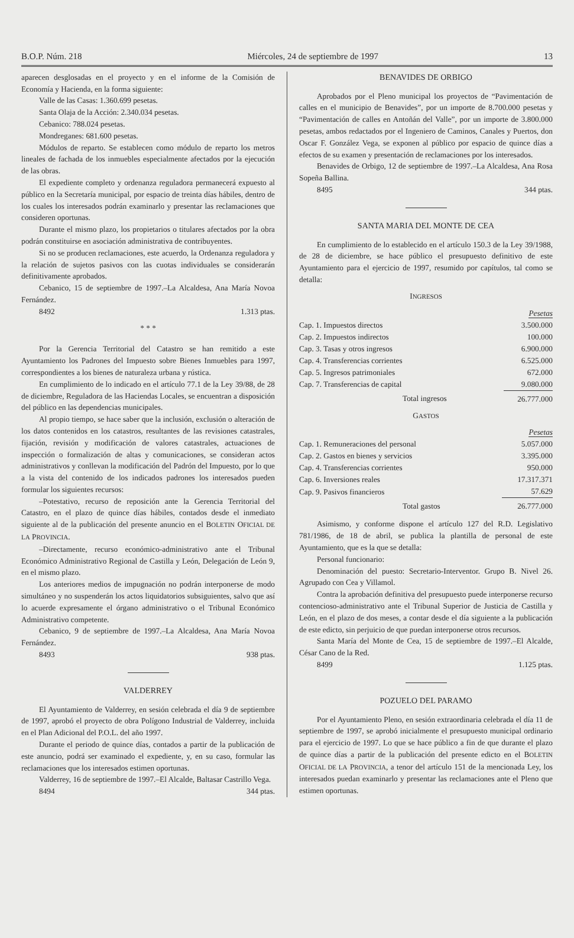B.O.P. Núm. 218 Miércoles, 24 de septiembre de 1997 13
aparecen desglosadas en el proyecto y en el informe de la Comisión de Economía y Hacienda, en la forma siguiente:
Valle de las Casas: 1.360.699 pesetas.
Santa Olaja de la Acción: 2.340.034 pesetas.
Cebanico: 788.024 pesetas.
Mondreganes: 681.600 pesetas.
Módulos de reparto. Se establecen como módulo de reparto los metros lineales de fachada de los inmuebles especialmente afectados por la ejecución de las obras.
El expediente completo y ordenanza reguladora permanecerá expuesto al público en la Secretaría municipal, por espacio de treinta días hábiles, dentro de los cuales los interesados podrán examinarlo y presentar las reclamaciones que consideren oportunas.
Durante el mismo plazo, los propietarios o titulares afectados por la obra podrán constituirse en asociación administrativa de contribuyentes.
Si no se producen reclamaciones, este acuerdo, la Ordenanza reguladora y la relación de sujetos pasivos con las cuotas individuales se considerarán definitivamente aprobados.
Cebanico, 15 de septiembre de 1997.–La Alcaldesa, Ana María Novoa Fernández.
8492 1.313 ptas.
* * *
Por la Gerencia Territorial del Catastro se han remitido a este Ayuntamiento los Padrones del Impuesto sobre Bienes Inmuebles para 1997, correspondientes a los bienes de naturaleza urbana y rústica.
En cumplimiento de lo indicado en el artículo 77.1 de la Ley 39/88, de 28 de diciembre, Reguladora de las Haciendas Locales, se encuentran a disposición del público en las dependencias municipales.
Al propio tiempo, se hace saber que la inclusión, exclusión o alteración de los datos contenidos en los catastros, resultantes de las revisiones catastrales, fijación, revisión y modificación de valores catastrales, actuaciones de inspección o formalización de altas y comunicaciones, se consideran actos administrativos y conllevan la modificación del Padrón del Impuesto, por lo que a la vista del contenido de los indicados padrones los interesados pueden formular los siguientes recursos:
–Potestativo, recurso de reposición ante la Gerencia Territorial del Catastro, en el plazo de quince días hábiles, contados desde el inmediato siguiente al de la publicación del presente anuncio en el BOLETIN OFICIAL DE LA PROVINCIA.
–Directamente, recurso económico-administrativo ante el Tribunal Económico Administrativo Regional de Castilla y León, Delegación de León 9, en el mismo plazo.
Los anteriores medios de impugnación no podrán interponerse de modo simultáneo y no suspenderán los actos liquidatorios subsiguientes, salvo que así lo acuerde expresamente el órgano administrativo o el Tribunal Económico Administrativo competente.
Cebanico, 9 de septiembre de 1997.–La Alcaldesa, Ana María Novoa Fernández.
8493 938 ptas.
VALDERREY
El Ayuntamiento de Valderrey, en sesión celebrada el día 9 de septiembre de 1997, aprobó el proyecto de obra Polígono Industrial de Valderrey, incluida en el Plan Adicional del P.O.L. del año 1997.
Durante el periodo de quince días, contados a partir de la publicación de este anuncio, podrá ser examinado el expediente, y, en su caso, formular las reclamaciones que los interesados estimen oportunas.
Valderrey, 16 de septiembre de 1997.–El Alcalde, Baltasar Castrillo Vega.
8494 344 ptas.
BENAVIDES DE ORBIGO
Aprobados por el Pleno municipal los proyectos de “Pavimentación de calles en el municipio de Benavides”, por un importe de 8.700.000 pesetas y “Pavimentación de calles en Antoñán del Valle”, por un importe de 3.800.000 pesetas, ambos redactados por el Ingeniero de Caminos, Canales y Puertos, don Oscar F. González Vega, se exponen al público por espacio de quince días a efectos de su examen y presentación de reclamaciones por los interesados.
Benavides de Orbigo, 12 de septiembre de 1997.–La Alcaldesa, Ana Rosa Sopeña Ballina.
8495 344 ptas.
SANTA MARIA DEL MONTE DE CEA
En cumplimiento de lo establecido en el artículo 150.3 de la Ley 39/1988, de 28 de diciembre, se hace público el presupuesto definitivo de este Ayuntamiento para el ejercicio de 1997, resumido por capítulos, tal como se detalla:
INGRESOS
| | Pesetas |
| Cap. 1. Impuestos directos | 3.500.000 |
| Cap. 2. Impuestos indirectos | 100.000 |
| Cap. 3. Tasas y otros ingresos | 6.900.000 |
| Cap. 4. Transferencias corrientes | 6.525.000 |
| Cap. 5. Ingresos patrimoniales | 672.000 |
| Cap. 7. Transferencias de capital | 9.080.000 |
| Total ingresos | 26.777.000 |
GASTOS
| | Pesetas |
| Cap. 1. Remuneraciones del personal | 5.057.000 |
| Cap. 2. Gastos en bienes y servicios | 3.395.000 |
| Cap. 4. Transferencias corrientes | 950.000 |
| Cap. 6. Inversiones reales | 17.317.371 |
| Cap. 9. Pasivos financieros | 57.629 |
| Total gastos | 26.777.000 |
Asimismo, y conforme dispone el artículo 127 del R.D. Legislativo 781/1986, de 18 de abril, se publica la plantilla de personal de este Ayuntamiento, que es la que se detalla:
Personal funcionario:
Denominación del puesto: Secretario-Interventor. Grupo B. Nivel 26. Agrupado con Cea y Villamol.
Contra la aprobación definitiva del presupuesto puede interponerse recurso contencioso-administrativo ante el Tribunal Superior de Justicia de Castilla y León, en el plazo de dos meses, a contar desde el día siguiente a la publicación de este edicto, sin perjuicio de que puedan interponerse otros recursos.
Santa María del Monte de Cea, 15 de septiembre de 1997.–El Alcalde, César Cano de la Red.
8499 1.125 ptas.
POZUELO DEL PARAMO
Por el Ayuntamiento Pleno, en sesión extraordinaria celebrada el día 11 de septiembre de 1997, se aprobó inicialmente el presupuesto municipal ordinario para el ejercicio de 1997. Lo que se hace público a fin de que durante el plazo de quince días a partir de la publicación del presente edicto en el BOLETIN OFICIAL DE LA PROVINCIA, a tenor del artículo 151 de la mencionada Ley, los interesados puedan examinarlo y presentar las reclamaciones ante el Pleno que estimen oportunas.